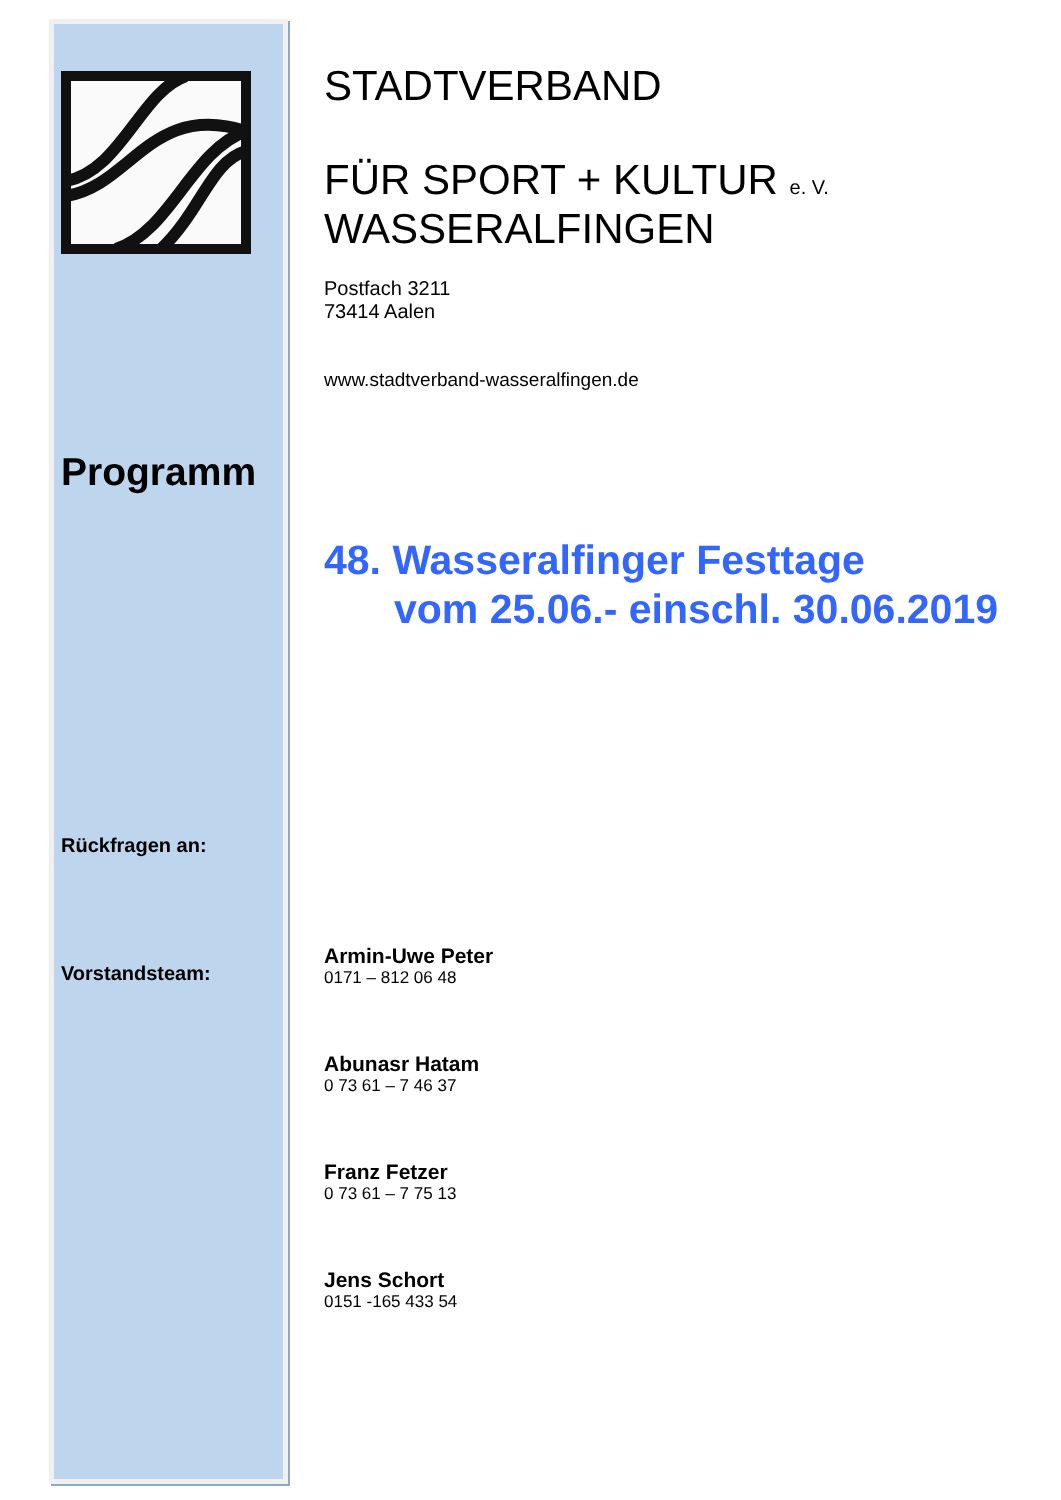Programm
Rückfragen an:
Vorstandsteam:
STADTVERBAND
FÜR SPORT + KULTUR e. V.
WASSERALFINGEN
Postfach 3211
73414 Aalen
www.stadtverband-wasseralfingen.de
48. Wasseralfinger Festtage
vom 25.06.- einschl. 30.06.2019
Armin-Uwe Peter
0171 – 812 06 48
Abunasr Hatam
0 73 61 – 7 46 37
Franz Fetzer
0 73 61 – 7 75 13
Jens Schort
0151 -165 433 54